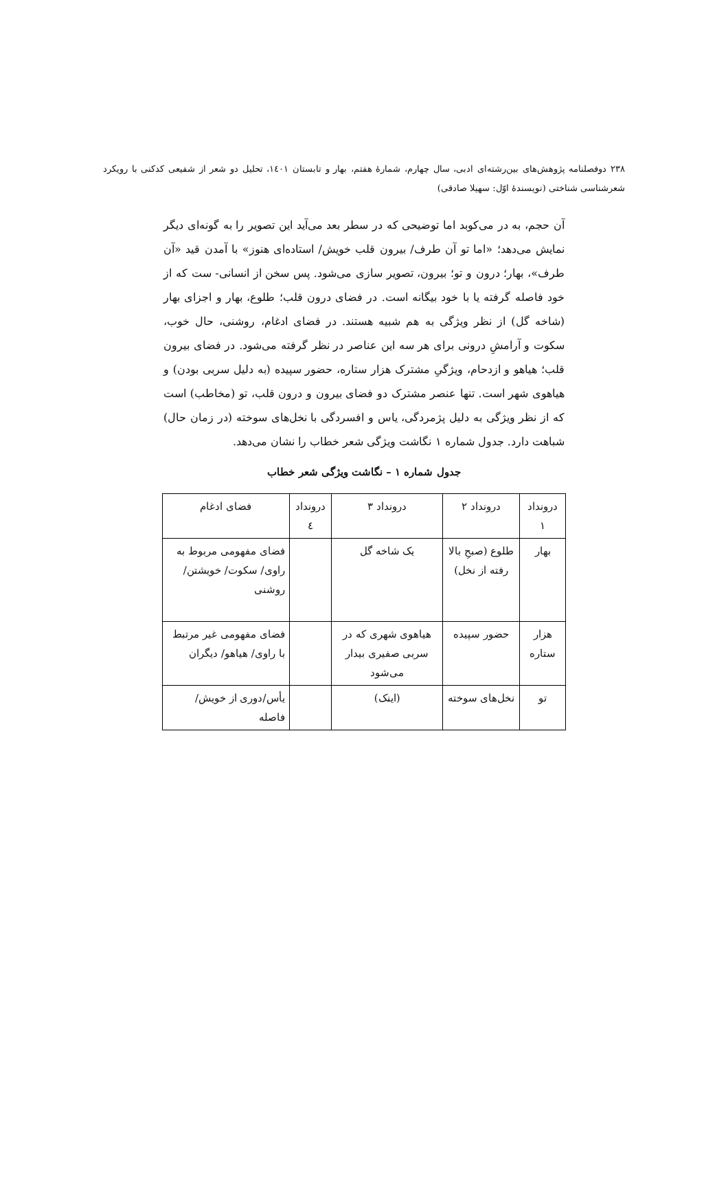۲۳۸ دوفصلنامه پژوهش‌های بین‌رشته‌ای ادبی، سال چهارم، شمارهٔ هفتم، بهار و تابستان ۱٤۰۱، تحلیل دو شعر از شفیعی کدکنی با رویکرد شعرشناسی شناختی (نویسندهٔ اوّل: سهیلا صادقی)
آن حجم، به در می‌کوبد اما توضیحی که در سطر بعد می‌آید این تصویر را به گونه‌ای دیگر نمایش می‌دهد؛ «اما تو آن طرف/ بیرون قلب خویش/ استاده‌ای هنوز» با آمدن قید «آن طرف»، بهار؛ درون و تو؛ بیرون، تصویر سازی می‌شود. پس سخن از انسانی- ست که از خود فاصله گرفته یا با خود بیگانه است. در فضای درون قلب؛ طلوع، بهار و اجزای بهار (شاخه گل) از نظر ویژگی به هم شبیه هستند. در فضای ادغام، روشنی، حال خوب، سکوت و آرامشِ درونی برای هر سه این عناصر در نظر گرفته می‌شود. در فضای بیرون قلب؛ هیاهو و ازدحام، ویژگیِ مشترک هزار ستاره، حضور سپیده (به دلیل سربی بودن) و هیاهوی شهر است. تنها عنصر مشترک دو فضای بیرون و درون قلب، تو (مخاطب) است که از نظر ویژگی به دلیل پژمردگی، یاس و افسردگی با نخل‌های سوخته (در زمان حال) شباهت دارد. جدول شماره ۱ نگاشت ویژگی شعر خطاب را نشان می‌دهد.
جدول شماره ۱ – نگاشت ویژگی شعر خطاب
| درونداد ۱ | درونداد ۲ | درونداد ۳ | درونداد ٤ | فضای ادغام |
| --- | --- | --- | --- | --- |
| بهار | طلوع (صبحِ بالا رفته از نخل) | یک شاخه گل | | فضای مفهومی مربوط به راوی/ سکوت/ خویشتن/ روشنی |
| هزار ستاره | حضور سپیده | هیاهوی شهری که در سربی صفیری بیدار می‌شود | | فضای مفهومی غیر مرتبط با راوی/ هیاهو/ دیگران |
| تو | نخل‌های سوخته | (اینک) | | یأس/دوری از خویش/ فاصله |